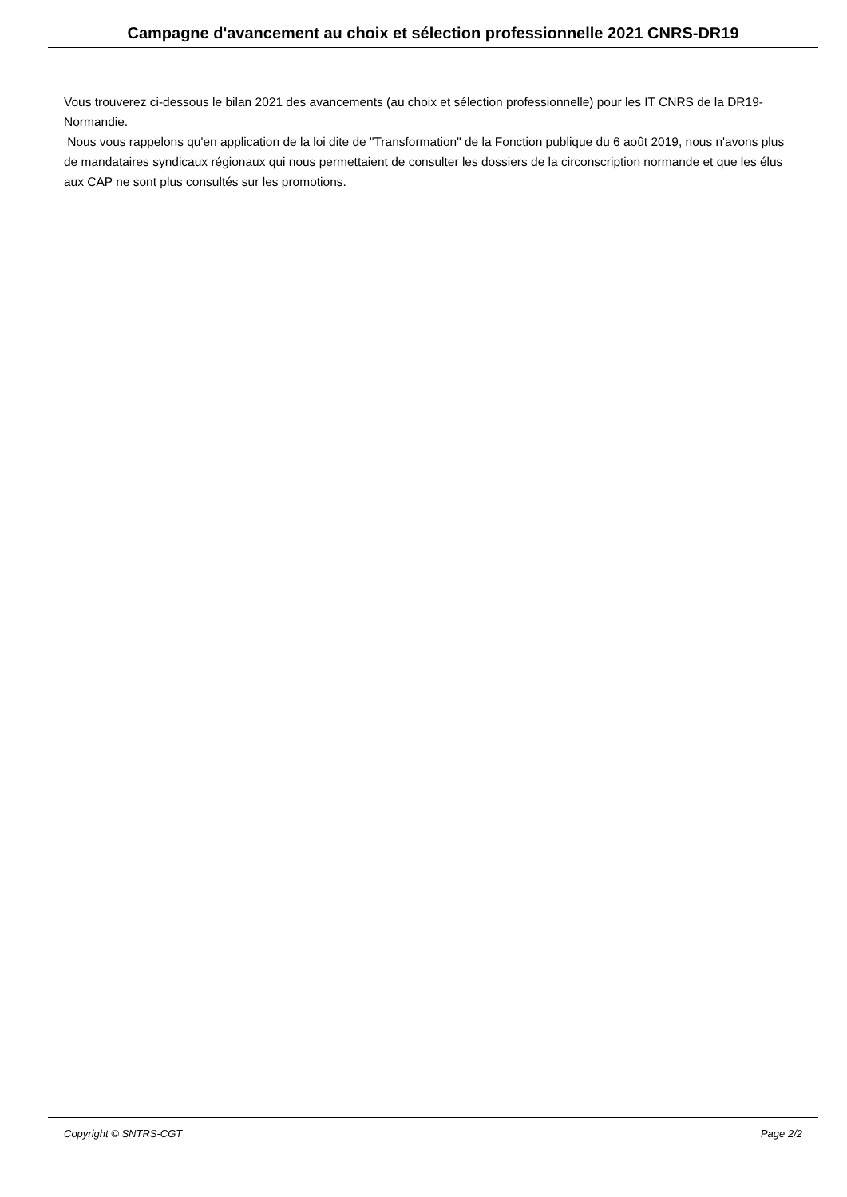Campagne d'avancement au choix et sélection professionnelle 2021 CNRS-DR19
Vous trouverez ci-dessous le bilan 2021 des avancements (au choix et sélection professionnelle) pour les IT CNRS de la DR19-Normandie.
Nous vous rappelons qu'en application de la loi dite de "Transformation" de la Fonction publique du 6 août 2019, nous n'avons plus de mandataires syndicaux régionaux qui nous permettaient de consulter les dossiers de la circonscription normande et que les élus aux CAP ne sont plus consultés sur les promotions.
Copyright © SNTRS-CGT Page 2/2